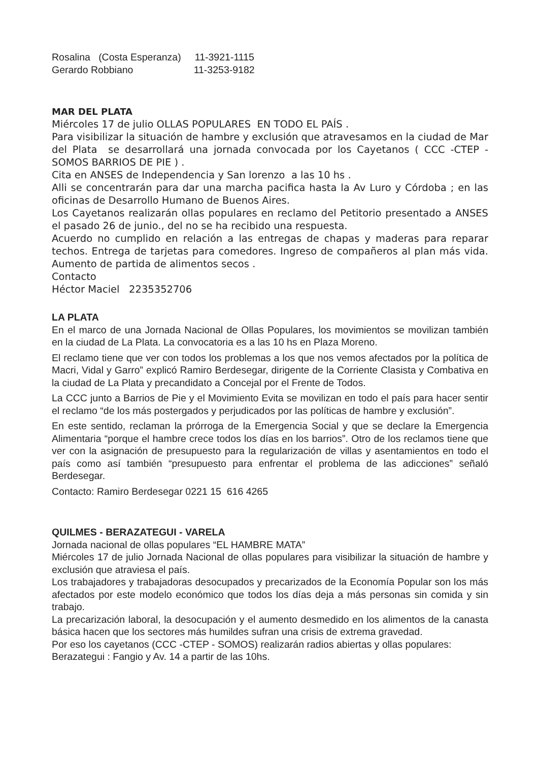Rosalina (Costa Esperanza) 11-3921-1115
Gerardo Robbiano 11-3253-9182
MAR DEL PLATA
Miércoles 17 de julio OLLAS POPULARES EN TODO EL PAÍS .
Para visibilizar la situación de hambre y exclusión que atravesamos en la ciudad de Mar del Plata se desarrollará una jornada convocada por los Cayetanos ( CCC -CTEP - SOMOS BARRIOS DE PIE ) .
Cita en ANSES de Independencia y San lorenzo a las 10 hs .
Alli se concentrarán para dar una marcha pacifica hasta la Av Luro y Córdoba ; en las oficinas de Desarrollo Humano de Buenos Aires.
Los Cayetanos realizarán ollas populares en reclamo del Petitorio presentado a ANSES el pasado 26 de junio., del no se ha recibido una respuesta.
Acuerdo no cumplido en relación a las entregas de chapas y maderas para reparar techos. Entrega de tarjetas para comedores. Ingreso de compañeros al plan más vida. Aumento de partida de alimentos secos .
Contacto
Héctor Maciel 2235352706
LA PLATA
En el marco de una Jornada Nacional de Ollas Populares, los movimientos se movilizan también en la ciudad de La Plata. La convocatoria es a las 10 hs en Plaza Moreno.
El reclamo tiene que ver con todos los problemas a los que nos vemos afectados por la política de Macri, Vidal y Garro” explicó Ramiro Berdesegar, dirigente de la Corriente Clasista y Combativa en la ciudad de La Plata y precandidato a Concejal por el Frente de Todos.
La CCC junto a Barrios de Pie y el Movimiento Evita se movilizan en todo el país para hacer sentir el reclamo “de los más postergados y perjudicados por las políticas de hambre y exclusión”.
En este sentido, reclaman la prórroga de la Emergencia Social y que se declare la Emergencia Alimentaria “porque el hambre crece todos los días en los barrios”. Otro de los reclamos tiene que ver con la asignación de presupuesto para la regularización de villas y asentamientos en todo el país como así también “presupuesto para enfrentar el problema de las adicciones” señaló Berdesegar.
Contacto: Ramiro Berdesegar 0221 15 616 4265
QUILMES - BERAZATEGUI - VARELA
Jornada nacional de ollas populares “EL HAMBRE MATA”
Miércoles 17 de julio Jornada Nacional de ollas populares para visibilizar la situación de hambre y exclusión que atraviesa el país.
Los trabajadores y trabajadoras desocupados y precarizados de la Economía Popular son los más afectados por este modelo económico que todos los días deja a más personas sin comida y sin trabajo.
La precarización laboral, la desocupación y el aumento desmedido en los alimentos de la canasta básica hacen que los sectores más humildes sufran una crisis de extrema gravedad.
Por eso los cayetanos (CCC -CTEP - SOMOS) realizarán radios abiertas y ollas populares:
Berazategui : Fangio y Av. 14 a partir de las 10hs.